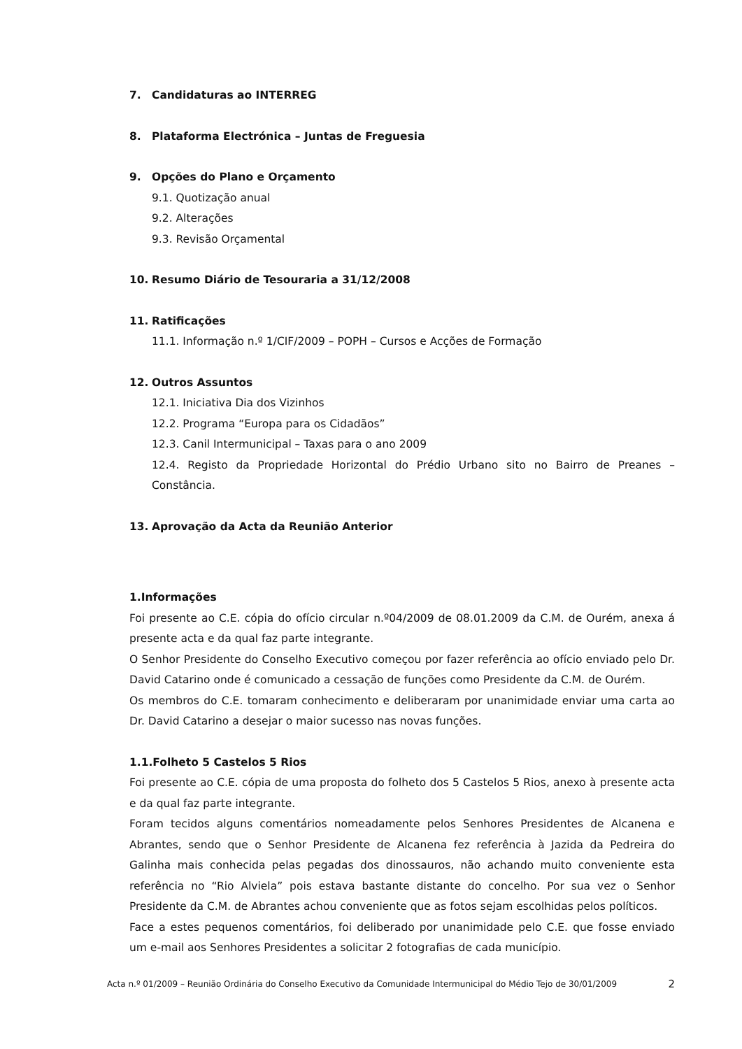7. Candidaturas ao INTERREG
8. Plataforma Electrónica – Juntas de Freguesia
9. Opções do Plano e Orçamento
9.1. Quotização anual
9.2. Alterações
9.3. Revisão Orçamental
10. Resumo Diário de Tesouraria a 31/12/2008
11. Ratificações
11.1. Informação n.º 1/CIF/2009 – POPH – Cursos e Acções de Formação
12. Outros Assuntos
12.1. Iniciativa Dia dos Vizinhos
12.2. Programa “Europa para os Cidadãos”
12.3. Canil Intermunicipal – Taxas para o ano 2009
12.4. Registo da Propriedade Horizontal do Prédio Urbano sito no Bairro de Preanes – Constância.
13. Aprovação da Acta da Reunião Anterior
1.Informações
Foi presente ao C.E. cópia do ofício circular n.º04/2009 de 08.01.2009 da C.M. de Ourém, anexa á presente acta e da qual faz parte integrante.
O Senhor Presidente do Conselho Executivo começou por fazer referência ao ofício enviado pelo Dr. David Catarino onde é comunicado a cessação de funções como Presidente da C.M. de Ourém.
Os membros do C.E. tomaram conhecimento e deliberaram por unanimidade enviar uma carta ao Dr. David Catarino a desejar o maior sucesso nas novas funções.
1.1.Folheto 5 Castelos 5 Rios
Foi presente ao C.E. cópia de uma proposta do folheto dos 5 Castelos 5 Rios, anexo à presente acta e da qual faz parte integrante.
Foram tecidos alguns comentários nomeadamente pelos Senhores Presidentes de Alcanena e Abrantes, sendo que o Senhor Presidente de Alcanena fez referência à Jazida da Pedreira do Galinha mais conhecida pelas pegadas dos dinossauros, não achando muito conveniente esta referência no “Rio Alviela” pois estava bastante distante do concelho. Por sua vez o Senhor Presidente da C.M. de Abrantes achou conveniente que as fotos sejam escolhidas pelos políticos.
Face a estes pequenos comentários, foi deliberado por unanimidade pelo C.E. que fosse enviado um e-mail aos Senhores Presidentes a solicitar 2 fotografias de cada município.
Acta n.º 01/2009 – Reunião Ordinária do Conselho Executivo da Comunidade Intermunicipal do Médio Tejo de 30/01/2009 2